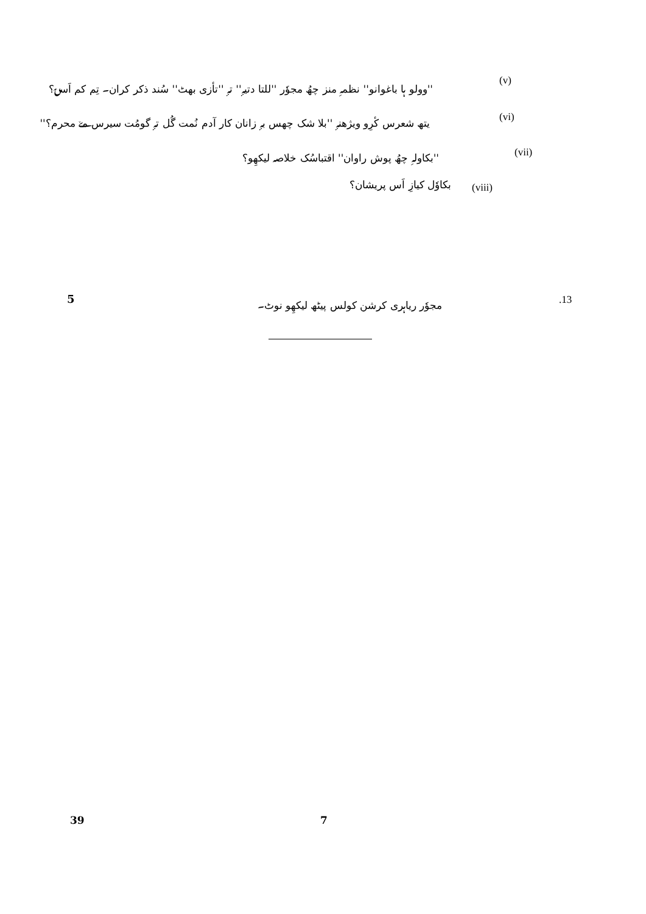''وولو ہا باغوانو'' نظمہِ منز چھُ مجوٗر ''للتا دتیہٕ'' تہٕ ''تأزی بھٹ'' سُند ذکر کران۔ تِم کم اَسۍ؟
(v)
یتھ شعرس کٔرِو ویژھنہٕ ''بلا شک چھس بہٕ زانان کار آدم نُمت گُل تہٕ گومُت سیرس مےٚ محرم؟''
(vi)
''بکاولہِ چھُ پوش راوان'' اقتباسُک خلاصہ لیکھِو؟
(vii)
بکاوٗل کیازِ اَس پریشان؟ (viii)
مجوٗر ریاہری کرشن کولس پیٹھ لیکھِو نوٹ۔
.13
5
39 7